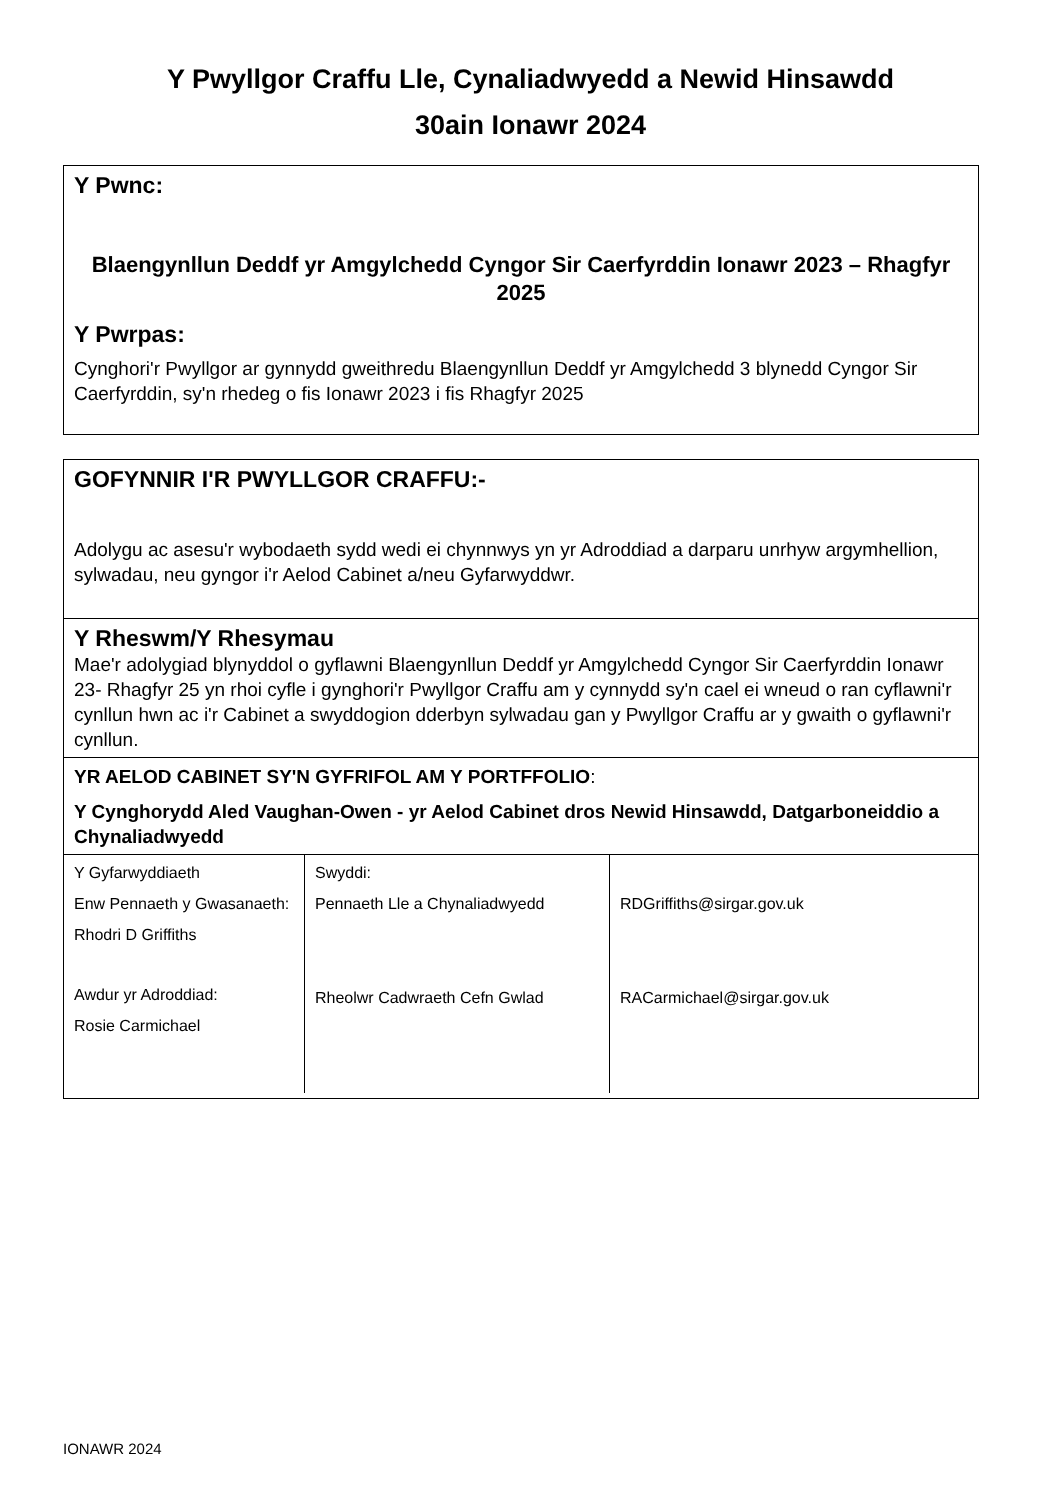Y Pwyllgor Craffu Lle, Cynaliadwyedd a Newid Hinsawdd
30ain Ionawr 2024
Y Pwnc:
Blaengynllun Deddf yr Amgylchedd Cyngor Sir Caerfyrddin Ionawr 2023 – Rhagfyr 2025
Y Pwrpas:
Cynghori'r Pwyllgor ar gynnydd gweithredu Blaengynllun Deddf yr Amgylchedd 3 blynedd Cyngor Sir Caerfyrddin, sy'n rhedeg o fis Ionawr 2023 i fis Rhagfyr 2025
GOFYNNIR I'R PWYLLGOR CRAFFU:-
Adolygu ac asesu'r wybodaeth sydd wedi ei chynnwys yn yr Adroddiad a darparu unrhyw argymhellion, sylwadau, neu gyngor i'r Aelod Cabinet a/neu Gyfarwyddwr.
Y Rheswm/Y Rhesymau
Mae'r adolygiad blynyddol o gyflawni Blaengynllun Deddf yr Amgylchedd Cyngor Sir Caerfyrddin Ionawr 23- Rhagfyr 25 yn rhoi cyfle i gynghori'r Pwyllgor Craffu am y cynnydd sy'n cael ei wneud o ran cyflawni'r cynllun hwn ac i'r Cabinet a swyddogion dderbyn sylwadau gan y Pwyllgor Craffu ar y gwaith o gyflawni'r cynllun.
YR AELOD CABINET SY'N GYFRIFOL AM Y PORTFFOLIO:
Y Cynghorydd Aled Vaughan-Owen - yr Aelod Cabinet dros Newid Hinsawdd, Datgarboneiddio a Chynaliadwyedd
| Y Gyfarwyddiaeth Enw Pennaeth y Gwasanaeth: Rhodri D Griffiths Awdur yr Adroddiad: Rosie Carmichael | Swyddi: Pennaeth Lle a Chynaliadwyedd Rheolwr Cadwraeth Cefn Gwlad | RDGriffiths@sirgar.gov.uk RACarmichael@sirgar.gov.uk |
IONAWR 2024